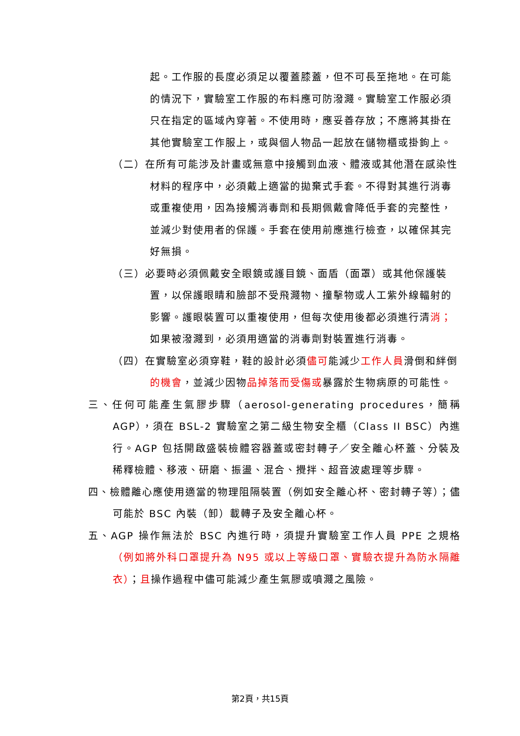起。工作服的長度必須足以覆蓋膝蓋，但不可長至拖地。在可能的情況下，實驗室工作服的布料應可防潑濺。實驗室工作服必須只在指定的區域內穿著。不使用時，應妥善存放；不應將其掛在其他實驗室工作服上，或與個人物品一起放在儲物櫃或掛鉤上。
（二）在所有可能涉及計畫或無意中接觸到血液、體液或其他潛在感染性材料的程序中，必須戴上適當的拋棄式手套。不得對其進行消毒或重複使用，因為接觸消毒劑和長期佩戴會降低手套的完整性，並減少對使用者的保護。手套在使用前應進行檢查，以確保其完好無損。
（三）必要時必須佩戴安全眼鏡或護目鏡、面盾（面罩）或其他保護裝置，以保護眼睛和臉部不受飛濺物、撞擊物或人工紫外線輻射的影響。護眼裝置可以重複使用，但每次使用後都必須進行清消；如果被潑濺到，必須用適當的消毒劑對裝置進行消毒。
（四）在實驗室必須穿鞋，鞋的設計必須儘可能減少工作人員滑倒和絆倒的機會，並減少因物品掉落而受傷或暴露於生物病原的可能性。
三、任何可能產生氣膠步驟（aerosol-generating procedures，簡稱AGP），須在 BSL-2 實驗室之第二級生物安全櫃（Class II BSC）內進行。AGP 包括開啟盛裝檢體容器蓋或密封轉子／安全離心杯蓋、分裝及稀釋檢體、移液、研磨、振盪、混合、攪拌、超音波處理等步驟。
四、檢體離心應使用適當的物理阻隔裝置（例如安全離心杯、密封轉子等）；儘可能於 BSC 內裝（卸）載轉子及安全離心杯。
五、AGP 操作無法於 BSC 內進行時，須提升實驗室工作人員 PPE 之規格（例如將外科口罩提升為 N95 或以上等級口罩、實驗衣提升為防水隔離衣）；且操作過程中儘可能減少產生氣膠或噴濺之風險。
第2頁，共15頁